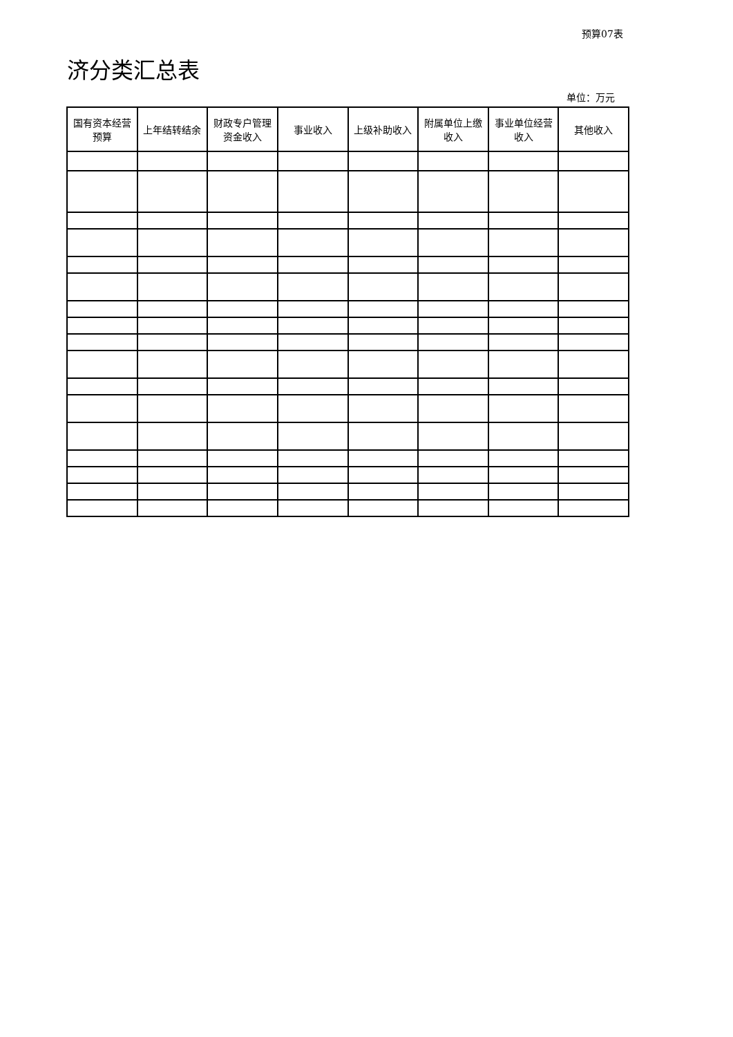预算07表
济分类汇总表
单位：万元
| 国有资本经营预算 | 上年结转结余 | 财政专户管理资金收入 | 事业收入 | 上级补助收入 | 附属单位上缴收入 | 事业单位经营收入 | 其他收入 |
| --- | --- | --- | --- | --- | --- | --- | --- |